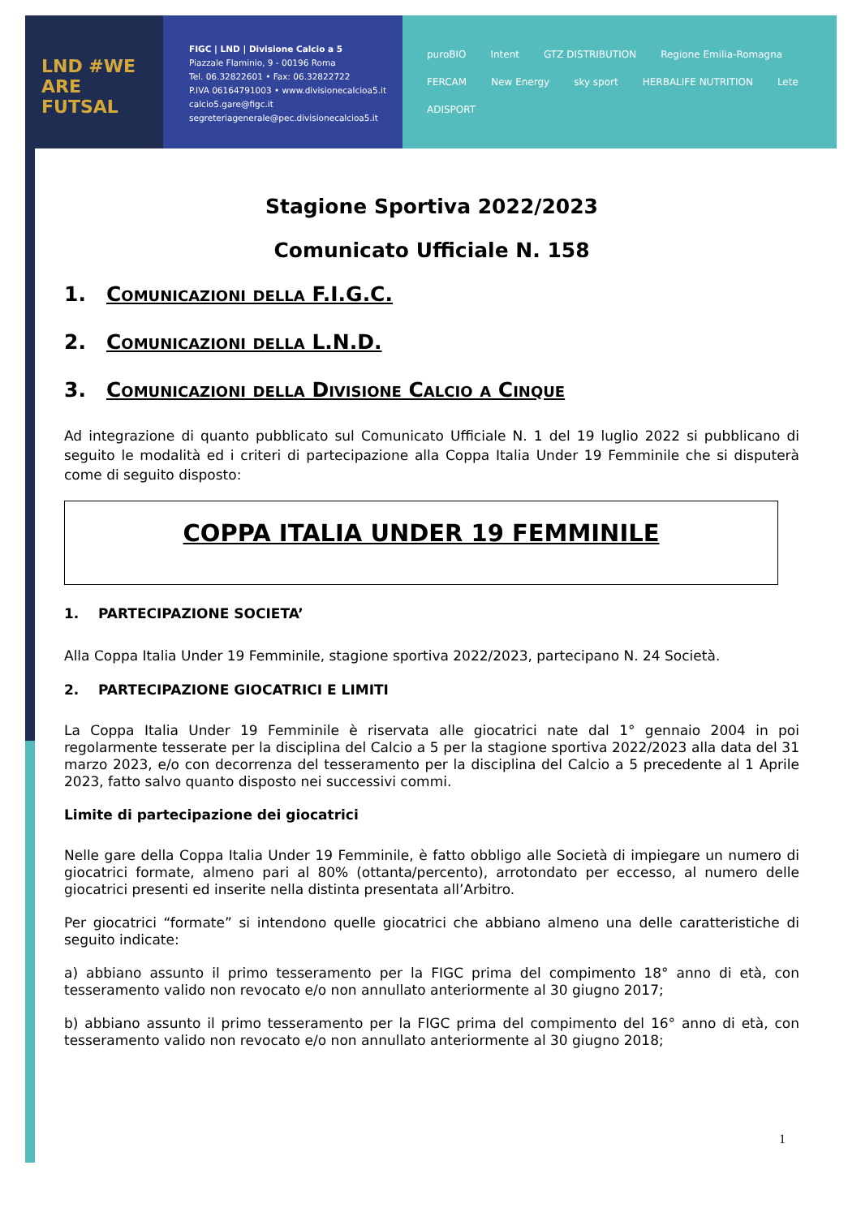LND #WE ARE FUTSAL
FIGC | LND | Divisione Calcio a 5
Piazzale Flaminio, 9 - 00196 Roma
Tel. 06.32822601 • Fax: 06.32822722
P.IVA 06164791003 • www.divisionecalcioa5.it
calcio5.gare@figc.it
segreteriagenerale@pec.divisionecalcioa5.it
puroBIO Intent GTZ DISTRIBUTION Regione Emilia-Romagna FERCAM New Energy sky sport HERBALIFE NUTRITION Lete ADISPORT
Stagione Sportiva 2022/2023
Comunicato Ufficiale N. 158
1. Comunicazioni della F.I.G.C.
2. Comunicazioni della L.N.D.
3. Comunicazioni della Divisione Calcio a Cinque
Ad integrazione di quanto pubblicato sul Comunicato Ufficiale N. 1 del 19 luglio 2022 si pubblicano di seguito le modalità ed i criteri di partecipazione alla Coppa Italia Under 19 Femminile che si disputerà come di seguito disposto:
COPPA ITALIA UNDER 19 FEMMINILE
1. PARTECIPAZIONE SOCIETA’
Alla Coppa Italia Under 19 Femminile, stagione sportiva 2022/2023, partecipano N. 24 Società.
2. PARTECIPAZIONE GIOCATRICI E LIMITI
La Coppa Italia Under 19 Femminile è riservata alle giocatrici nate dal 1° gennaio 2004 in poi regolarmente tesserate per la disciplina del Calcio a 5 per la stagione sportiva 2022/2023 alla data del 31 marzo 2023, e/o con decorrenza del tesseramento per la disciplina del Calcio a 5 precedente al 1 Aprile 2023, fatto salvo quanto disposto nei successivi commi.
Limite di partecipazione dei giocatrici
Nelle gare della Coppa Italia Under 19 Femminile, è fatto obbligo alle Società di impiegare un numero di giocatrici formate, almeno pari al 80% (ottanta/percento), arrotondato per eccesso, al numero delle giocatrici presenti ed inserite nella distinta presentata all’Arbitro.
Per giocatrici “formate” si intendono quelle giocatrici che abbiano almeno una delle caratteristiche di seguito indicate:
a) abbiano assunto il primo tesseramento per la FIGC prima del compimento 18° anno di età, con tesseramento valido non revocato e/o non annullato anteriormente al 30 giugno 2017;
b) abbiano assunto il primo tesseramento per la FIGC prima del compimento del 16° anno di età, con tesseramento valido non revocato e/o non annullato anteriormente al 30 giugno 2018;
1